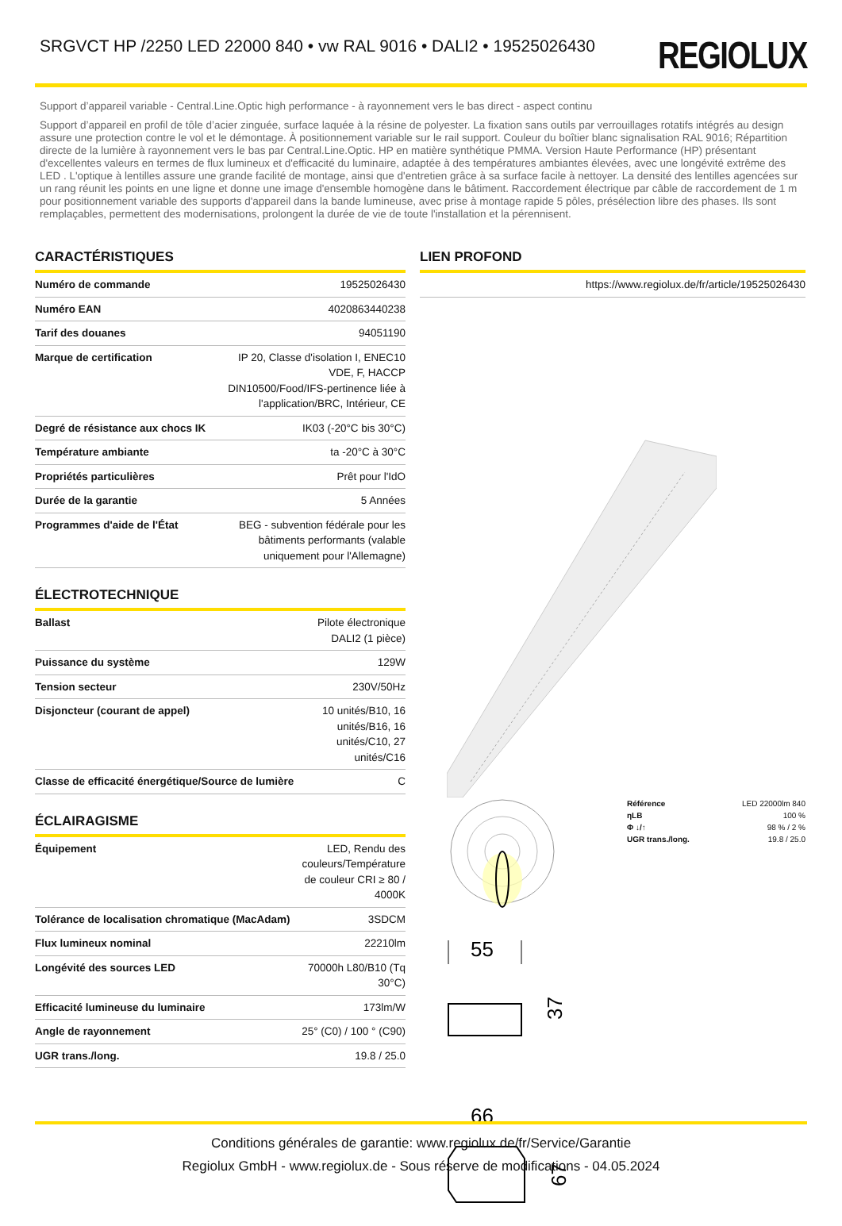SRGVCT HP /2250 LED 22000 840 • vw RAL 9016 • DALI2 • 19525026430
REGIOLUX
Support d’appareil variable - Central.Line.Optic high performance - à rayonnement vers le bas direct - aspect continu
Support d’appareil en profil de tôle d’acier zinguée, surface laquée à la résine de polyester. La fixation sans outils par verrouillages rotatifs intégrés au design assure une protection contre le vol et le démontage. À positionnement variable sur le rail support. Couleur du boîtier blanc signalisation RAL 9016; Répartition directe de la lumière à rayonnement vers le bas par Central.Line.Optic. HP en matière synthétique PMMA. Version Haute Performance (HP) présentant d'excellentes valeurs en termes de flux lumineux et d'efficacité du luminaire, adaptée à des températures ambiantes élevées, avec une longévité extrême des LED . L'optique à lentilles assure une grande facilité de montage, ainsi que d'entretien grâce à sa surface facile à nettoyer. La densité des lentilles agencées sur un rang réunit les points en une ligne et donne une image d'ensemble homogène dans le bâtiment. Raccordement électrique par câble de raccordement de 1 m pour positionnement variable des supports d'appareil dans la bande lumineuse, avec prise à montage rapide 5 pôles, présélection libre des phases. Ils sont remplaçables, permettent des modernisations, prolongent la durée de vie de toute l'installation et la pérennisent.
CARACTÉRISTIQUES
| Numéro de commande | 19525026430 |
| Numéro EAN | 4020863440238 |
| Tarif des douanes | 94051190 |
| Marque de certification | IP 20, Classe d'isolation I, ENEC10 VDE, F, HACCP DIN10500/Food/IFS-pertinence liée à l'application/BRC, Intérieur, CE |
| Degré de résistance aux chocs IK | IK03 (-20°C bis 30°C) |
| Température ambiante | ta -20°C à 30°C |
| Propriétés particulières | Prêt pour l'IdO |
| Durée de la garantie | 5 Années |
| Programmes d'aide de l'État | BEG - subvention fédérale pour les bâtiments performants (valable uniquement pour l'Allemagne) |
ÉLECTROTECHNIQUE
| Ballast | Pilote électronique DALI2 (1 pièce) |
| Puissance du système | 129W |
| Tension secteur | 230V/50Hz |
| Disjoncteur (courant de appel) | 10 unités/B10, 16 unités/B16, 16 unités/C10, 27 unités/C16 |
| Classe de efficacité énergétique/Source de lumière | C |
ÉCLAIRAGISME
| Équipement | LED, Rendu des couleurs/Température de couleur CRI ≥ 80 / 4000K |
| Tolérance de localisation chromatique (MacAdam) | 3SDCM |
| Flux lumineux nominal | 22210lm |
| Longévité des sources LED | 70000h L80/B10 (Tq 30°C) |
| Efficacité lumineuse du luminaire | 173lm/W |
| Angle de rayonnement | 25° (C0) / 100 ° (C90) |
| UGR trans./long. | 19.8 / 25.0 |
LIEN PROFOND
| https://www.regiolux.de/fr/article/19525026430 |
| Référence | LED 22000lm 840 |
| ηLB | 100 % |
| Φ ↓/↑ | 98 % / 2 % |
| UGR trans./long. | 19.8 / 25.0 |
55
37
66
67
Conditions générales de garantie: www.regiolux.de/fr/Service/Garantie
Regiolux GmbH - www.regiolux.de - Sous réserve de modifications - 04.05.2024